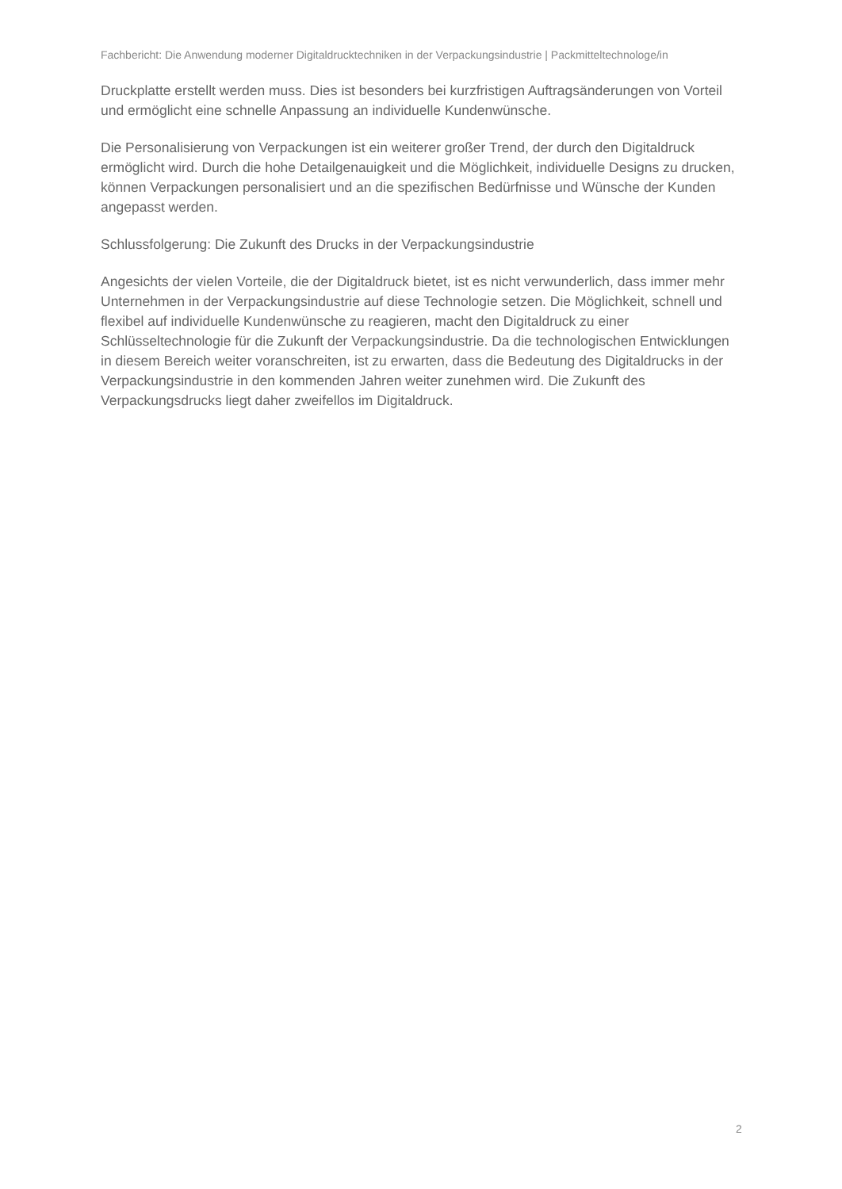Fachbericht: Die Anwendung moderner Digitaldrucktechniken in der Verpackungsindustrie | Packmitteltechnologe/in
Druckplatte erstellt werden muss. Dies ist besonders bei kurzfristigen Auftragsänderungen von Vorteil und ermöglicht eine schnelle Anpassung an individuelle Kundenwünsche.
Die Personalisierung von Verpackungen ist ein weiterer großer Trend, der durch den Digitaldruck ermöglicht wird. Durch die hohe Detailgenauigkeit und die Möglichkeit, individuelle Designs zu drucken, können Verpackungen personalisiert und an die spezifischen Bedürfnisse und Wünsche der Kunden angepasst werden.
Schlussfolgerung: Die Zukunft des Drucks in der Verpackungsindustrie
Angesichts der vielen Vorteile, die der Digitaldruck bietet, ist es nicht verwunderlich, dass immer mehr Unternehmen in der Verpackungsindustrie auf diese Technologie setzen. Die Möglichkeit, schnell und flexibel auf individuelle Kundenwünsche zu reagieren, macht den Digitaldruck zu einer Schlüsseltechnologie für die Zukunft der Verpackungsindustrie. Da die technologischen Entwicklungen in diesem Bereich weiter voranschreiten, ist zu erwarten, dass die Bedeutung des Digitaldrucks in der Verpackungsindustrie in den kommenden Jahren weiter zunehmen wird. Die Zukunft des Verpackungsdrucks liegt daher zweifellos im Digitaldruck.
2